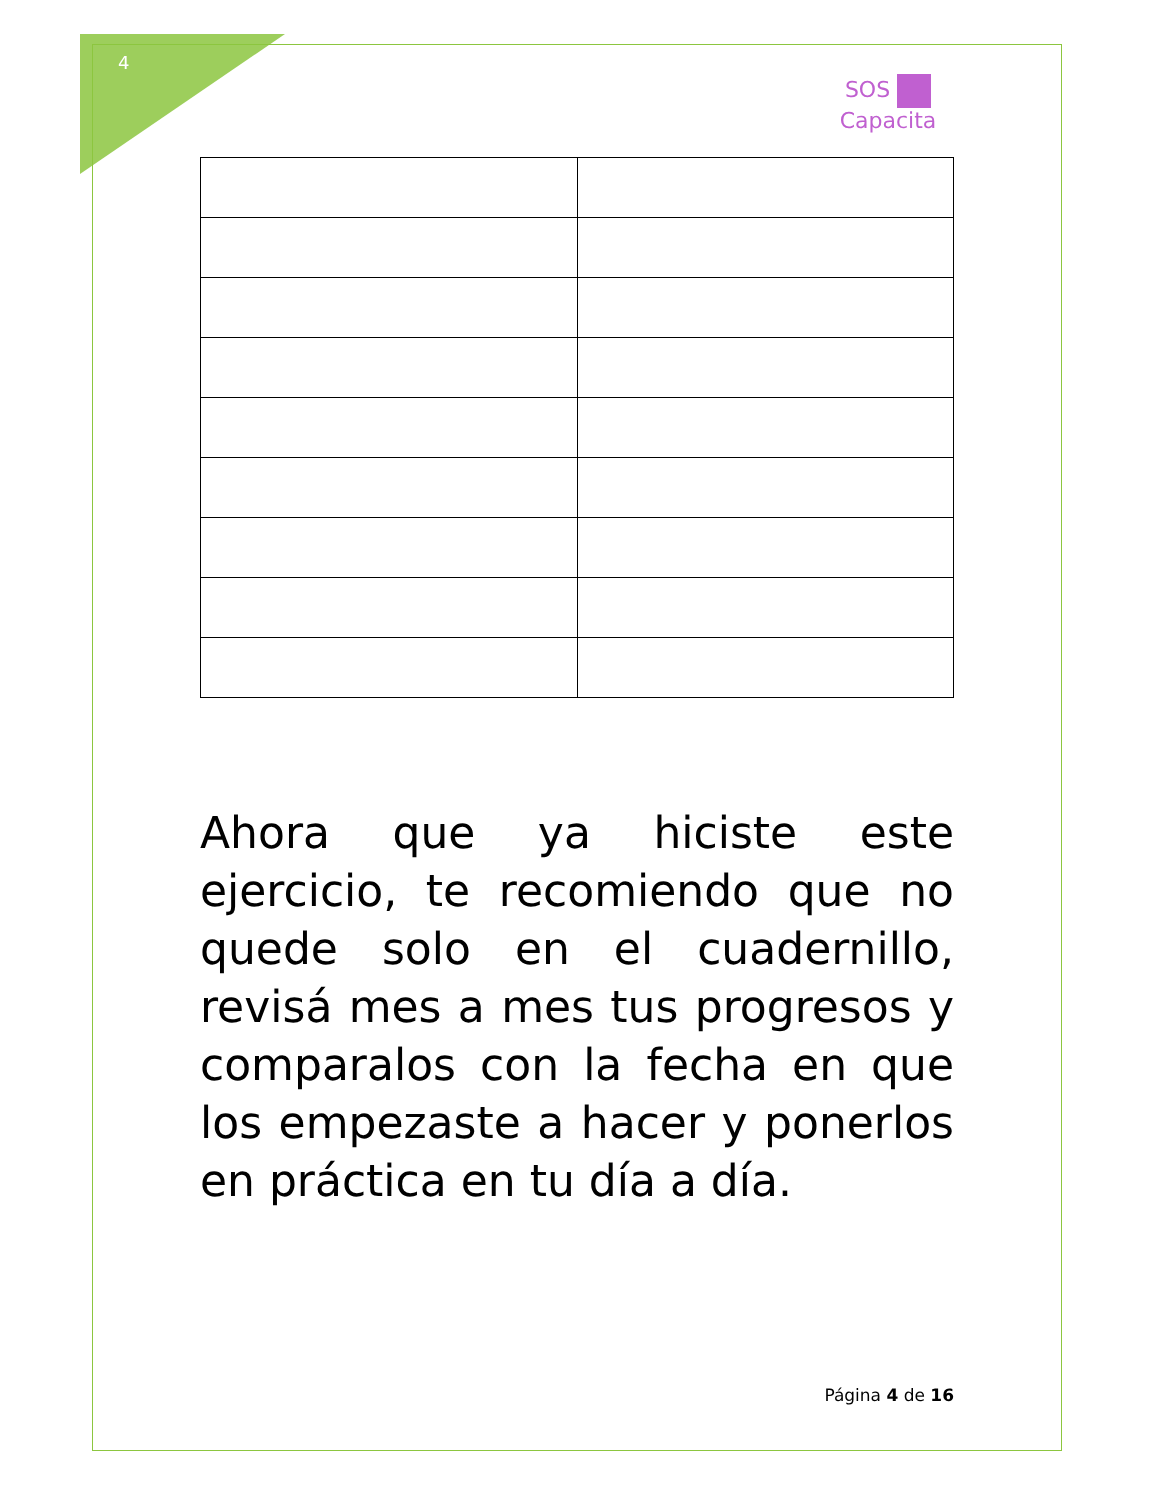4
SOS
Capacita
Ahora que ya hiciste este ejercicio, te recomiendo que no quede solo en el cuadernillo, revisá mes a mes tus progresos y comparalos con la fecha en que los empezaste a hacer y ponerlos en práctica en tu día a día.
Página 4 de 16